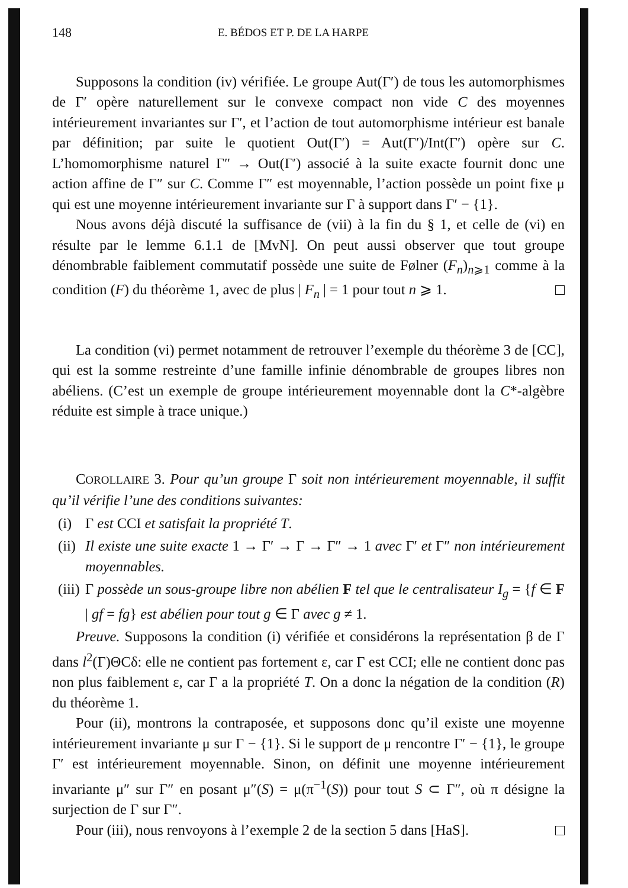148 E. BÉDOS ET P. DE LA HARPE
Supposons la condition (iv) vérifiée. Le groupe Aut(Γ′) de tous les automorphismes de Γ′ opère naturellement sur le convexe compact non vide C des moyennes intérieurement invariantes sur Γ′, et l’action de tout automorphisme intérieur est banale par définition; par suite le quotient Out(Γ′) = Aut(Γ′)/Int(Γ′) opère sur C. L’homomorphisme naturel Γ″ → Out(Γ′) associé à la suite exacte fournit donc une action affine de Γ″ sur C. Comme Γ″ est moyennable, l’action possède un point fixe μ qui est une moyenne intérieurement invariante sur Γ à support dans Γ′ − {1}.
Nous avons déjà discuté la suffisance de (vii) à la fin du § 1, et celle de (vi) en résulte par le lemme 6.1.1 de [MvN]. On peut aussi observer que tout groupe dénombrable faiblement commutatif possède une suite de Følner (F<sub>n</sub>)<sub>n⩾1</sub> comme à la condition (F) du théorème 1, avec de plus | F<sub>n</sub> | = 1 pour tout n ⩾ 1.
La condition (vi) permet notamment de retrouver l’exemple du théorème 3 de [CC], qui est la somme restreinte d’une famille infinie dénombrable de groupes libres non abéliens. (C’est un exemple de groupe intérieurement moyennable dont la C*-algèbre réduite est simple à trace unique.)
COROLLAIRE 3. Pour qu’un groupe Γ soit non intérieurement moyennable, il suffit qu’il vérifie l’une des conditions suivantes:
(i) Γ est CCI et satisfait la propriété T.
(ii) Il existe une suite exacte 1 → Γ′ → Γ → Γ″ → 1 avec Γ′ et Γ″ non intérieurement moyennables.
(iii) Γ possède un sous-groupe libre non abélien F tel que le centralisateur I<sub>g</sub> = {f ∈ F | gf = fg} est abélien pour tout g ∈ Γ avec g ≠ 1.
Preuve. Supposons la condition (i) vérifiée et considérons la représentation β de Γ dans l<sup>2</sup>(Γ)ΘCδ: elle ne contient pas fortement ε, car Γ est CCI; elle ne contient donc pas non plus faiblement ε, car Γ a la propriété T. On a donc la négation de la condition (R) du théorème 1.
Pour (ii), montrons la contraposée, et supposons donc qu’il existe une moyenne intérieurement invariante μ sur Γ − {1}. Si le support de μ rencontre Γ′ − {1}, le groupe Γ′ est intérieurement moyennable. Sinon, on définit une moyenne intérieurement invariante μ″ sur Γ″ en posant μ″(S) = μ(π<sup>−1</sup>(S)) pour tout S ⊂ Γ″, où π désigne la surjection de Γ sur Γ″.
Pour (iii), nous renvoyons à l’exemple 2 de la section 5 dans [HaS].